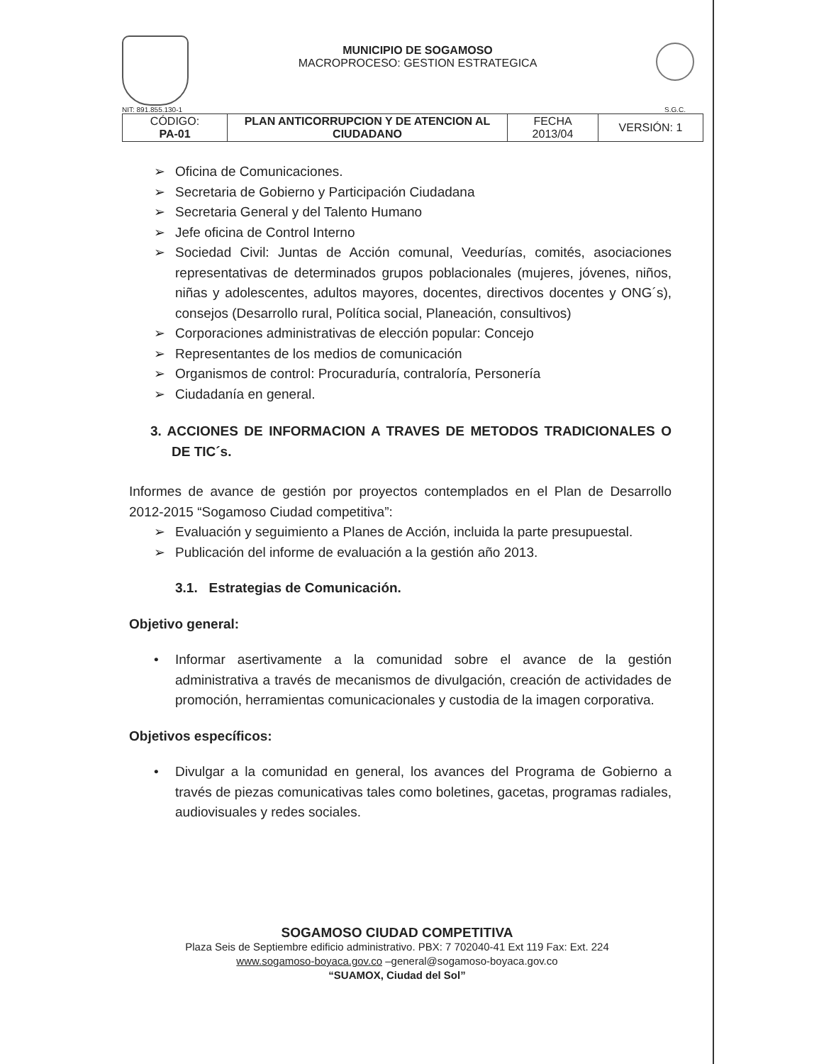NIT: 891.855.130-1
MUNICIPIO DE SOGAMOSO
MACROPROCESO: GESTION ESTRATEGICA
S.G.C.
| CÓDIGO: PA-01 | PLAN ANTICORRUPCION Y DE ATENCION AL CIUDADANO | FECHA 2013/04 | VERSIÓN: 1 |
➢ Oficina de Comunicaciones.
➢ Secretaria de Gobierno y Participación Ciudadana
➢ Secretaria General y del Talento Humano
➢ Jefe oficina de Control Interno
➢ Sociedad Civil: Juntas de Acción comunal, Veedurías, comités, asociaciones representativas de determinados grupos poblacionales (mujeres, jóvenes, niños, niñas y adolescentes, adultos mayores, docentes, directivos docentes y ONG´s), consejos (Desarrollo rural, Política social, Planeación, consultivos)
➢ Corporaciones administrativas de elección popular: Concejo
➢ Representantes de los medios de comunicación
➢ Organismos de control: Procuraduría, contraloría, Personería
➢ Ciudadanía en general.
3. ACCIONES DE INFORMACION A TRAVES DE METODOS TRADICIONALES O DE TIC´s.
Informes de avance de gestión por proyectos contemplados en el Plan de Desarrollo 2012-2015 “Sogamoso Ciudad competitiva”:
➢ Evaluación y seguimiento a Planes de Acción, incluida la parte presupuestal.
➢ Publicación del informe de evaluación a la gestión año 2013.
3.1. Estrategias de Comunicación.
Objetivo general:
• Informar asertivamente a la comunidad sobre el avance de la gestión administrativa a través de mecanismos de divulgación, creación de actividades de promoción, herramientas comunicacionales y custodia de la imagen corporativa.
Objetivos específicos:
• Divulgar a la comunidad en general, los avances del Programa de Gobierno a través de piezas comunicativas tales como boletines, gacetas, programas radiales, audiovisuales y redes sociales.
SOGAMOSO CIUDAD COMPETITIVA
Plaza Seis de Septiembre edificio administrativo. PBX: 7 702040-41 Ext 119 Fax: Ext. 224
www.sogamoso-boyaca.gov.co –general@sogamoso-boyaca.gov.co
“SUAMOX, Ciudad del Sol”